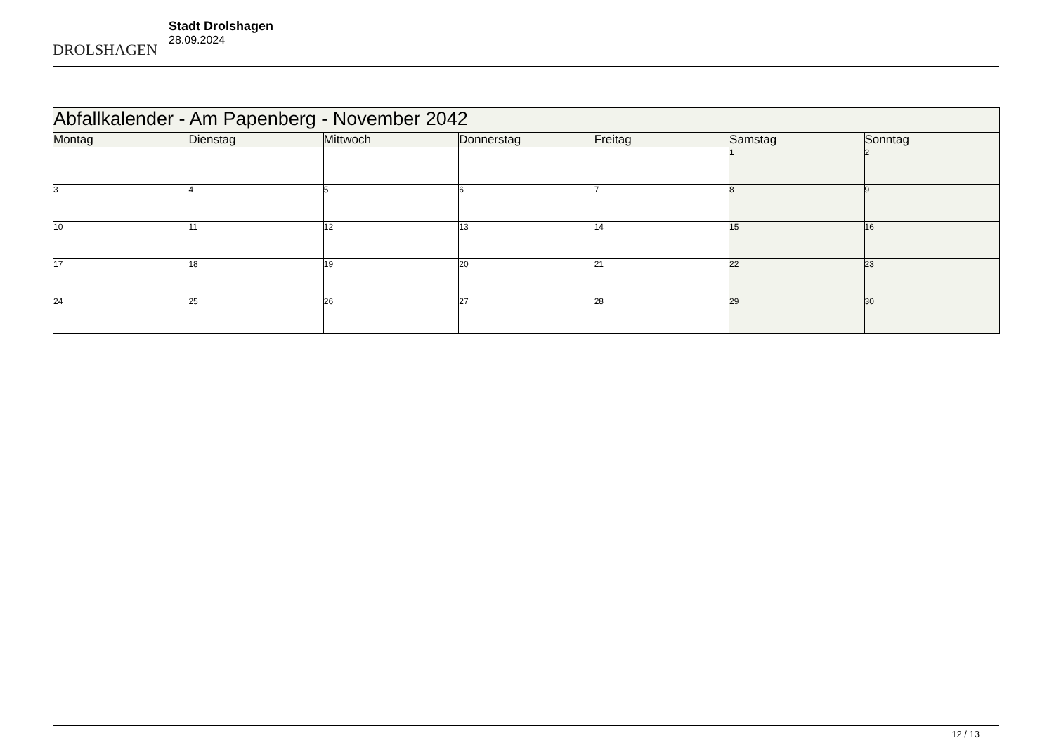DROLSHAGEN
Stadt Drolshagen
28.09.2024
| Abfallkalender - Am Papenberg - November 2042 | | | | | | |
| --- | --- | --- | --- | --- | --- | --- |
| Montag | Dienstag | Mittwoch | Donnerstag | Freitag | Samstag | Sonntag |
| | | | | | 1 | 2 |
| 3 | 4 | 5 | 6 | 7 | 8 | 9 |
| 10 | 11 | 12 | 13 | 14 | 15 | 16 |
| 17 | 18 | 19 | 20 | 21 | 22 | 23 |
| 24 | 25 | 26 | 27 | 28 | 29 | 30 |
12 / 13